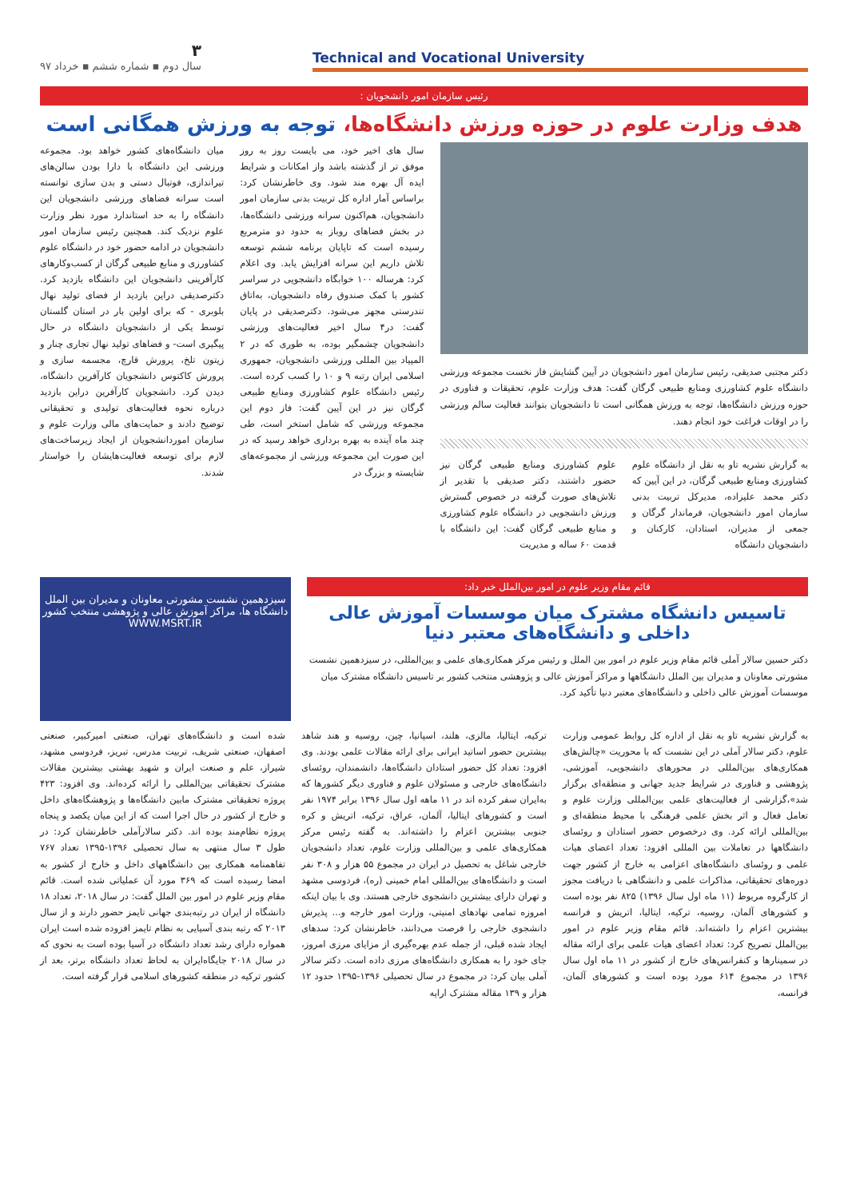Technical and Vocational University
۳
سال دوم ▪ شماره ششم ▪ خرداد ۹۷
رئیس سازمان امور دانشجویان :
هدف وزارت علوم در حوزه ورزش دانشگاه‌ها، توجه به ورزش همگانی است
دکتر مجتبی صدیقی، رئیس سازمان امور دانشجویان در آیین گشایش فاز نخست مجموعه ورزشی دانشگاه علوم کشاورزی ومنابع طبیعی گرگان گفت: هدف وزارت علوم، تحقیقات و فناوری در حوزه ورزش دانشگاه‌ها، توجه به ورزش همگانی است تا دانشجویان بتوانند فعالیت سالم ورزشی را در اوقات فراغت خود انجام دهند.
به گزارش نشریه تاو به نقل از دانشگاه علوم کشاورزی ومنابع طبیعی گرگان، در این آیین که دکتر محمد علیزاده، مدیرکل تربیت بدنی سازمان امور دانشجویان، فرماندار گرگان و جمعی از مدیران، استادان، کارکنان و دانشجویان دانشگاه
علوم کشاورزی ومنابع طبیعی گرگان نیز حضور داشتند، دکتر صدیقی با تقدیر از تلاش‌های صورت گرفته در خصوص گسترش ورزش دانشجویی در دانشگاه علوم کشاورزی و منابع طبیعی گرگان گفت: این دانشگاه با قدمت ۶۰ ساله و مدیریت
سال های اخیر خود، می بایست روز به روز موفق تر از گذشته باشد واز امکانات و شرایط ایده آل بهره مند شود. وی خاطرنشان کرد: براساس آمار اداره کل تربیت بدنی سازمان امور دانشجویان، هم‌اکنون سرانه ورزشی دانشگاه‌ها، در بخش فضاهای روباز به حدود دو مترمربع رسیده است که تاپایان برنامه ششم توسعه تلاش داریم این سرانه افزایش یابد. وی اعلام کرد: هرساله ۱۰۰ خوابگاه دانشجویی در سراسر کشور با کمک صندوق رفاه دانشجویان، به‌اتاق تندرستی مجهز می‌شود. دکترصدیقی در پایان گفت: در۴ سال اخیر فعالیت‌های ورزشی دانشجویان چشمگیر بوده، به طوری که در ۲ المپیاد بین المللی ورزشی دانشجویان، جمهوری اسلامی ایران رتبه ۹ و ۱۰ را کسب کرده است. رئیس دانشگاه علوم کشاورزی ومنابع طبیعی گرگان نیز در این آیین گفت: فاز دوم این مجموعه ورزشی که شامل استخر است، طی چند ماه آینده به بهره برداری خواهد رسید که در این صورت این مجموعه ورزشی از مجموعه‌های شایسته و بزرگ در
میان دانشگاه‌های کشور خواهد بود. مجموعه ورزشی این دانشگاه با دارا بودن سالن‌های تیراندازی، فوتبال دستی و بدن سازی توانسته است سرانه فضاهای ورزشی دانشجویان این دانشگاه را به حد استاندارد مورد نظر وزارت علوم نزدیک کند. همچنین رئیس سازمان امور دانشجویان در ادامه حضور خود در دانشگاه علوم کشاورزی و منابع طبیعی گرگان از کسب‌وکارهای کارآفرینی دانشجویان این دانشگاه بازدید کرد. دکترصدیقی دراین بازدید از فضای تولید نهال بلوبری - که برای اولین بار در استان گلستان توسط یکی از دانشجویان دانشگاه در حال پیگیری است- و فضاهای تولید نهال تجاری چنار و زیتون تلخ، پرورش قارچ، مجسمه سازی و پرورش کاکتوس دانشجویان کارآفرین دانشگاه، دیدن کرد. دانشجویان کارآفرین دراین بازدید درباره نحوه فعالیت‌های تولیدی و تحقیقاتی توضیح دادند و حمایت‌های مالی وزارت علوم و سازمان اموردانشجویان از ایجاد زیرساخت‌های لازم برای توسعه فعالیت‌هایشان را خواستار شدند.
قائم مقام وزیر علوم در امور بین‌الملل خبر داد:
تاسیس دانشگاه مشترک میان موسسات آموزش عالی داخلی و دانشگاه‌های معتبر دنیا
دکتر حسین سالار آملی قائم مقام وزیر علوم در امور بین الملل و رئیس مرکز همکاری‌های علمی و بین‌المللی، در سیزدهمین نشست مشورتی معاونان و مدیران بین الملل دانشگاهها و مراکز آموزش عالی و پژوهشی منتخب کشور بر تاسیس دانشگاه مشترک میان موسسات آموزش عالی داخلی و دانشگاه‌های معتبر دنیا تأکید کرد.
سیزدهمین نشست مشورتی معاونان و مدیران بین الملل دانشگاه ها، مراکز آموزش عالی و پژوهشی منتخب کشور
WWW.MSRT.IR
به گزارش نشریه تاو به نقل از اداره کل روابط عمومی وزارت علوم، دکتر سالار آملی در این نشست که با محوریت «چالش‌های همکاری‌های بین‌المللی در محورهای دانشجویی، آموزشی، پژوهشی و فناوری در شرایط جدید جهانی و منطقه‌ای برگزار شد»،گزارشی از فعالیت‌های علمی بین‌المللی وزارت علوم و تعامل فعال و اثر بخش علمی فرهنگی با محیط منطقه‌ای و بین‌المللی ارائه کرد. وی درخصوص حضور استادان و روئسای دانشگاهها در تعاملات بین المللی افزود: تعداد اعضای هیات علمی و روئسای دانشگاه‌های اعزامی به خارج از کشور جهت دوره‌های تحقیقاتی، مذاکرات علمی و دانشگاهی با دریافت مجوز از کارگروه مربوط (۱۱ ماه اول سال ۱۳۹۶) ۸۲۵ نفر بوده است و کشورهای آلمان، روسیه، ترکیه، ایتالیا، اتریش و فرانسه بیشترین اعزام را داشته‌اند. قائم مقام وزیر علوم در امور بین‌الملل تصریح کرد: تعداد اعضای هیات علمی برای ارائه مقاله در سمینارها و کنفرانس‌های خارج از کشور در ۱۱ ماه اول سال ۱۳۹۶ در مجموع ۶۱۴ مورد بوده است و کشورهای آلمان، فرانسه،
ترکیه، ایتالیا، مالزی، هلند، اسپانیا، چین، روسیه و هند شاهد بیشترین حضور اساتید ایرانی برای ارائه مقالات علمی بودند. وی افزود: تعداد کل حضور استادان دانشگاه‌ها، دانشمندان، روئسای دانشگاه‌های خارجی و مسئولان علوم و فناوری دیگر کشورها که به‌ایران سفر کرده اند در ۱۱ ماهه اول سال ۱۳۹۶ برابر ۱۹۷۴ نفر است و کشورهای ایتالیا، آلمان، عراق، ترکیه، اتریش و کره جنوبی بیشترین اعزام را داشته‌اند. به گفته رئیس مرکز همکاری‌های علمی و بین‌المللی وزارت علوم، تعداد دانشجویان خارجی شاغل به تحصیل در ایران در مجموع ۵۵ هزار و ۳۰۸ نفر است و دانشگاه‌های بین‌المللی امام خمینی (ره)، فردوسی مشهد و تهران دارای بیشترین دانشجوی خارجی هستند. وی با بیان اینکه امروزه تمامی نهادهای امنیتی، وزارت امور خارجه و... پذیرش دانشجوی خارجی را فرصت می‌دانند، خاطرنشان کرد: سدهای ایجاد شده قبلی، از جمله عدم بهره‌گیری از مزایای مرزی امروز، جای خود را به همکاری دانشگاه‌های مرزی داده است. دکتر سالار آملی بیان کرد: در مجموع در سال تحصیلی ۱۳۹۶-۱۳۹۵ حدود ۱۲ هزار و ۱۳۹ مقاله مشترک ارایه
شده است و دانشگاه‌های تهران، صنعتی امیرکبیر، صنعتی اصفهان، صنعتی شریف، تربیت مدرس، تبریز، فردوسی مشهد، شیراز، علم و صنعت ایران و شهید بهشتی بیشترین مقالات مشترک تحقیقاتی بین‌المللی را ارائه کرده‌اند. وی افزود: ۴۲۳ پروژه تحقیقاتی مشترک مابین دانشگاه‌ها و پژوهشگاه‌های داخل و خارج از کشور در حال اجرا است که از این میان یکصد و پنجاه پروژه نظام‌مند بوده اند. دکتر سالارآملی خاطرنشان کرد: در طول ۳ سال منتهی به سال تحصیلی ۱۳۹۶-۱۳۹۵ تعداد ۷۶۷ تفاهمنامه همکاری بین دانشگاههای داخل و خارج از کشور به امضا رسیده است که ۳۶۹ مورد آن عملیاتی شده است. قائم مقام وزیر علوم در امور بین الملل گفت: در سال ۲۰۱۸، تعداد ۱۸ دانشگاه از ایران در رتبه‌بندی جهانی تایمز حضور دارند و از سال ۲۰۱۳ که رتبه بندی آسیایی به نظام تایمز افزوده شده است ایران همواره دارای رشد تعداد دانشگاه در آسیا بوده است به نحوی که در سال ۲۰۱۸ جایگاه‌ایران به لحاظ تعداد دانشگاه برتر، بعد از کشور ترکیه در منطقه کشورهای اسلامی قرار گرفته است.